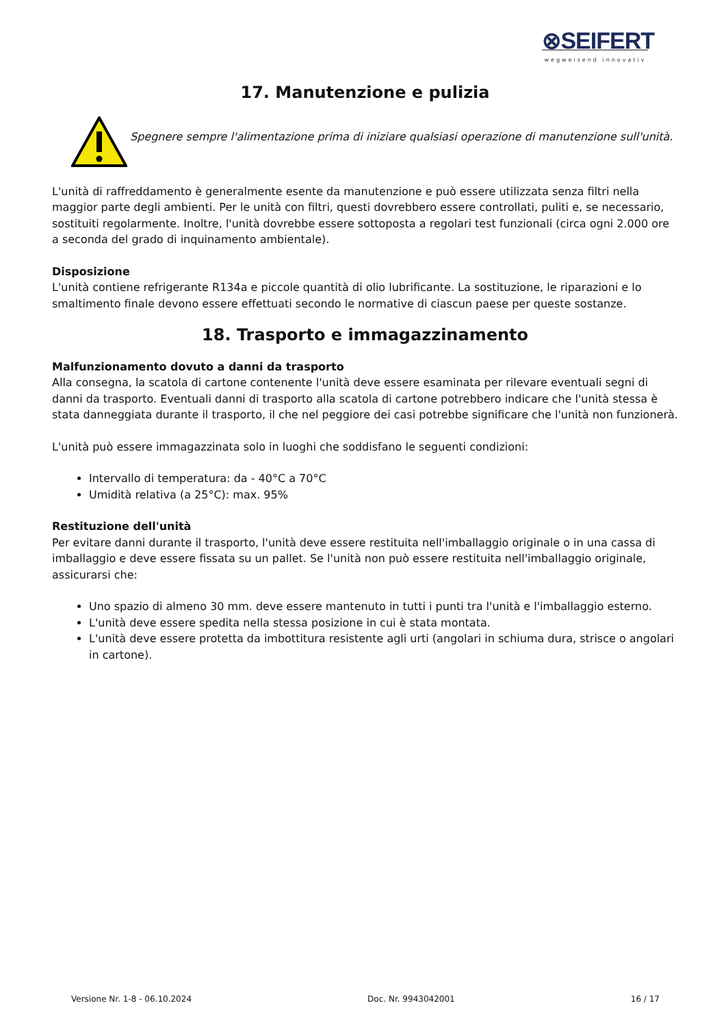⊗SEIFERT
wegweisend innovativ
17. Manutenzione e pulizia
Spegnere sempre l'alimentazione prima di iniziare qualsiasi operazione di manutenzione sull'unità.
L'unità di raffreddamento è generalmente esente da manutenzione e può essere utilizzata senza filtri nella maggior parte degli ambienti. Per le unità con filtri, questi dovrebbero essere controllati, puliti e, se necessario, sostituiti regolarmente. Inoltre, l'unità dovrebbe essere sottoposta a regolari test funzionali (circa ogni 2.000 ore a seconda del grado di inquinamento ambientale).
Disposizione
L'unità contiene refrigerante R134a e piccole quantità di olio lubrificante. La sostituzione, le riparazioni e lo smaltimento finale devono essere effettuati secondo le normative di ciascun paese per queste sostanze.
18. Trasporto e immagazzinamento
Malfunzionamento dovuto a danni da trasporto
Alla consegna, la scatola di cartone contenente l'unità deve essere esaminata per rilevare eventuali segni di danni da trasporto. Eventuali danni di trasporto alla scatola di cartone potrebbero indicare che l'unità stessa è stata danneggiata durante il trasporto, il che nel peggiore dei casi potrebbe significare che l'unità non funzionerà.
L'unità può essere immagazzinata solo in luoghi che soddisfano le seguenti condizioni:
Intervallo di temperatura: da - 40°C a 70°C
Umidità relativa (a 25°C): max. 95%
Restituzione dell'unità
Per evitare danni durante il trasporto, l'unità deve essere restituita nell'imballaggio originale o in una cassa di imballaggio e deve essere fissata su un pallet. Se l'unità non può essere restituita nell'imballaggio originale, assicurarsi che:
Uno spazio di almeno 30 mm. deve essere mantenuto in tutti i punti tra l'unità e l'imballaggio esterno.
L'unità deve essere spedita nella stessa posizione in cui è stata montata.
L'unità deve essere protetta da imbottitura resistente agli urti (angolari in schiuma dura, strisce o angolari in cartone).
Versione Nr. 1-8 - 06.10.2024 Doc. Nr. 9943042001 16 / 17